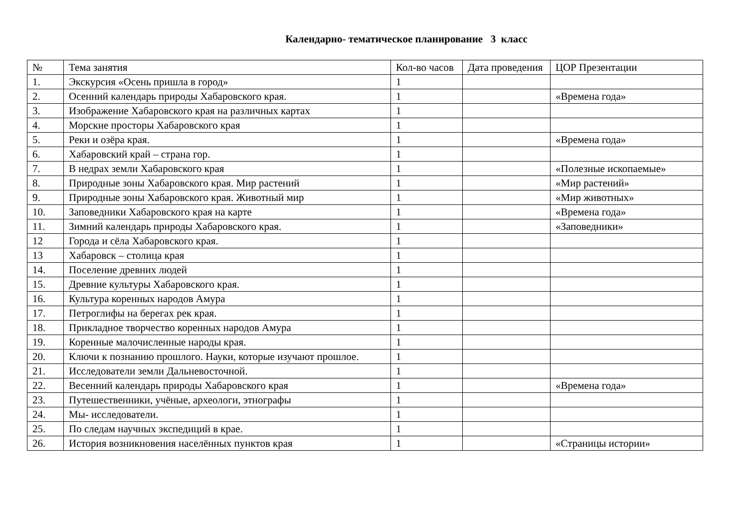Календарно- тематическое планирование 3 класс
| № | Тема занятия | Кол-во часов | Дата проведения | ЦОР Презентации |
| 1. | Экскурсия «Осень пришла в город» | 1 | | |
| 2. | Осенний календарь природы Хабаровского края. | 1 | | «Времена года» |
| 3. | Изображение Хабаровского края на различных картах | 1 | | |
| 4. | Морские просторы Хабаровского края | 1 | | |
| 5. | Реки и озёра края. | 1 | | «Времена года» |
| 6. | Хабаровский край – страна гор. | 1 | | |
| 7. | В недрах земли Хабаровского края | 1 | | «Полезные ископаемые» |
| 8. | Природные зоны Хабаровского края. Мир растений | 1 | | «Мир растений» |
| 9. | Природные зоны Хабаровского края. Животный мир | 1 | | «Мир животных» |
| 10. | Заповедники Хабаровского края на карте | 1 | | «Времена года» |
| 11. | Зимний календарь природы Хабаровского края. | 1 | | «Заповедники» |
| 12 | Города и сёла Хабаровского края. | 1 | | |
| 13 | Хабаровск – столица края | 1 | | |
| 14. | Поселение древних людей | 1 | | |
| 15. | Древние культуры Хабаровского края. | 1 | | |
| 16. | Культура коренных народов Амура | 1 | | |
| 17. | Петроглифы на берегах рек края. | 1 | | |
| 18. | Прикладное творчество коренных народов Амура | 1 | | |
| 19. | Коренные малочисленные народы края. | 1 | | |
| 20. | Ключи к познанию прошлого. Науки, которые изучают прошлое. | 1 | | |
| 21. | Исследователи земли Дальневосточной. | 1 | | |
| 22. | Весенний календарь природы Хабаровского края | 1 | | «Времена года» |
| 23. | Путешественники, учёные, археологи, этнографы | 1 | | |
| 24. | Мы- исследователи. | 1 | | |
| 25. | По следам научных экспедиций в крае. | 1 | | |
| 26. | История возникновения населённых пунктов края | 1 | | «Страницы истории» |